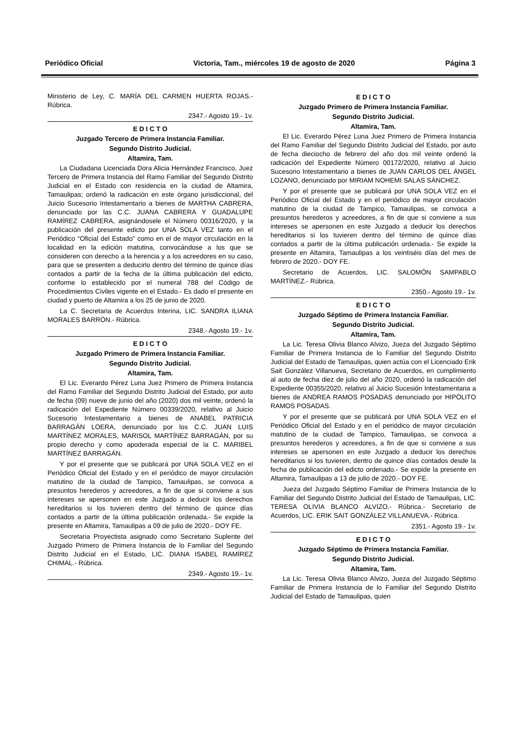Periódico Oficial Victoria, Tam., miércoles 19 de agosto de 2020 Página 3
Ministerio de Ley, C. MARÍA DEL CARMEN HUERTA ROJAS.- Rúbrica.
2347.- Agosto 19.- 1v.
E D I C T O
Juzgado Tercero de Primera Instancia Familiar.
Segundo Distrito Judicial.
Altamira, Tam.
La Ciudadana Licenciada Dora Alicia Hernández Francisco, Juez Tercero de Primera Instancia del Ramo Familiar del Segundo Distrito Judicial en el Estado con residencia en la ciudad de Altamira, Tamaulipas; ordenó la radicación en este órgano jurisdiccional, del Juicio Sucesorio Intestamentario a bienes de MARTHA CABRERA, denunciado por las C.C. JUANA CABRERA Y GUADALUPE RAMÍREZ CABRERA, asignándosele el Número 00316/2020, y la publicación del presente edicto por UNA SOLA VEZ tanto en el Periódico “Oficial del Estado” como en el de mayor circulación en la localidad en la edición matutina, convocándose a los que se consideren con derecho a la herencia y a los acreedores en su caso, para que se presenten a deducirlo dentro del término de quince días contados a partir de la fecha de la última publicación del edicto, conforme lo establecido por el numeral 788 del Código de Procedimientos Civiles vigente en el Estado.- Es dado el presente en ciudad y puerto de Altamira a los 25 de junio de 2020.
La C. Secretaria de Acuerdos Interina, LIC. SANDRA ILIANA MORALES BARRÓN.- Rúbrica.
2348.- Agosto 19.- 1v.
E D I C T O
Juzgado Primero de Primera Instancia Familiar.
Segundo Distrito Judicial.
Altamira, Tam.
El Lic. Everardo Pérez Luna Juez Primero de Primera Instancia del Ramo Familiar del Segundo Distrito Judicial del Estado, por auto de fecha (09) nueve de junio del año (2020) dos mil veinte, ordenó la radicación del Expediente Número 00339/2020, relativo al Juicio Sucesorio Intestamentario a bienes de ANABEL PATRICIA BARRAGÁN LOERA, denunciado por los C.C. JUAN LUIS MARTÍNEZ MORALES, MARISOL MARTÍNEZ BARRAGÁN, por su propio derecho y como apoderada especial de la C. MARIBEL MARTÍNEZ BARRAGÁN.
Y por el presente que se publicará por UNA SOLA VEZ en el Periódico Oficial del Estado y en el periódico de mayor circulación matutino de la ciudad de Tampico, Tamaulipas, se convoca a presuntos herederos y acreedores, a fin de que si conviene a sus intereses se apersonen en este Juzgado a deducir los derechos hereditarios si los tuvieren dentro del término de quince días contados a partir de la última publicación ordenada.- Se expide la presente en Altamira, Tamaulipas a 09 de julio de 2020.- DOY FE.
Secretaria Proyectista asignado como Secretario Suplente del Juzgado Primero de Primera Instancia de lo Familiar del Segundo Distrito Judicial en el Estado, LIC. DIANA ISABEL RAMÍREZ CHIMAL.- Rúbrica.
2349.- Agosto 19.- 1v.
E D I C T O
Juzgado Primero de Primera Instancia Familiar.
Segundo Distrito Judicial.
Altamira, Tam.
El Lic. Everardo Pérez Luna Juez Primero de Primera Instancia del Ramo Familiar del Segundo Distrito Judicial del Estado, por auto de fecha dieciocho de febrero del año dos mil veinte ordenó la radicación del Expediente Número 00172/2020, relativo al Juicio Sucesorio Intestamentario a bienes de JUAN CARLOS DEL ÁNGEL LOZANO, denunciado por MIRIAM NOHEMI SALAS SÁNCHEZ.
Y por el presente que se publicará por UNA SOLA VEZ en el Periódico Oficial del Estado y en el periódico de mayor circulación matutino de la ciudad de Tampico, Tamaulipas, se convoca a presuntos herederos y acreedores, a fin de que si conviene a sus intereses se apersonen en este Juzgado a deducir los derechos hereditarios si los tuvieren dentro del término de quince días contados a partir de la última publicación ordenada.- Se expide la presente en Altamira, Tamaulipas a los veintiséis días del mes de febrero de 2020.- DOY FE.
Secretario de Acuerdos, LIC. SALOMÓN SAMPABLO MARTÍNEZ.- Rúbrica.
2350.- Agosto 19.- 1v.
E D I C T O
Juzgado Séptimo de Primera Instancia Familiar.
Segundo Distrito Judicial.
Altamira, Tam.
La Lic. Teresa Olivia Blanco Alvizo, Jueza del Juzgado Séptimo Familiar de Primera Instancia de lo Familiar del Segundo Distrito Judicial del Estado de Tamaulipas, quien actúa con el Licenciado Erik Sait González Villanueva, Secretario de Acuerdos, en cumplimiento al auto de fecha diez de julio del año 2020, ordenó la radicación del Expediente 00355/2020, relativo al Juicio Sucesión Intestamentaria a bienes de ANDREA RAMOS POSADAS denunciado por HIPÓLITO RAMOS POSADAS.
Y por el presente que se publicará por UNA SOLA VEZ en el Periódico Oficial del Estado y en el periódico de mayor circulación matutino de la ciudad de Tampico, Tamaulipas, se convoca a presuntos herederos y acreedores, a fin de que si conviene a sus intereses se apersonen en este Juzgado a deducir los derechos hereditarios si los tuvieren, dentro de quince días contados desde la fecha de publicación del edicto ordenado.- Se expide la presente en Altamira, Tamaulipas a 13 de julio de 2020.- DOY FE.
Jueza del Juzgado Séptimo Familiar de Primera Instancia de lo Familiar del Segundo Distrito Judicial del Estado de Tamaulipas, LIC. TERESA OLIVIA BLANCO ALVIZO.- Rúbrica.- Secretario de Acuerdos, LIC. ERIK SAIT GONZÁLEZ VILLANUEVA.- Rúbrica.
2351.- Agosto 19.- 1v.
E D I C T O
Juzgado Séptimo de Primera Instancia Familiar.
Segundo Distrito Judicial.
Altamira, Tam.
La Lic. Teresa Olivia Blanco Alvizo, Jueza del Juzgado Séptimo Familiar de Primera Instancia de lo Familiar del Segundo Distrito Judicial del Estado de Tamaulipas, quien